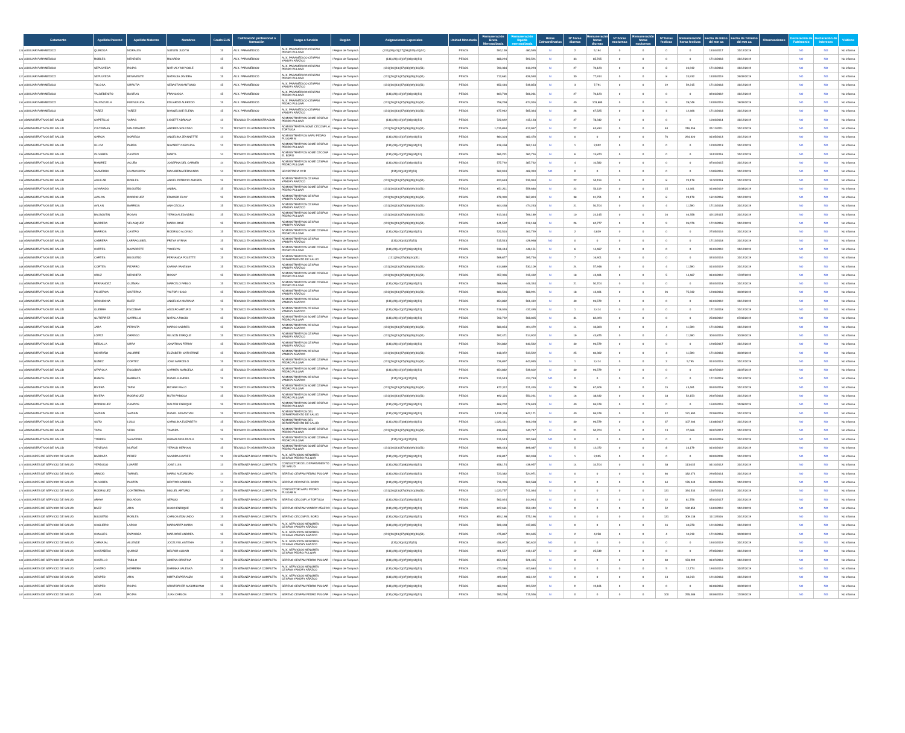| | Estamento | Apellido Paterno | Apellido Materno | Nombres | Grado EUS | Calificación profesional o formación | Cargo o función | Región | Asignaciones Especiales | Unidad Monetaria | Remuneración Bruta Mensualizada | Remuneración líquida mensualizada | Horas Extraordinarias | Nº horas diurnas | Remuneración horas diurnas | Nº horas nocturnas | Remuneración horas nocturnas | Nº horas festivas | Remuneración horas festivas | Fecha de Inicio dd mm aa | Fecha de Término dd mm aa | Observaciones | Declaración de Patrimonio | Declaración de Intereses | Viáticos |
| --- | --- | --- | --- | --- | --- | --- | --- | --- | --- | --- | --- | --- | --- | --- | --- | --- | --- | --- | --- | --- | --- | --- | --- | --- | --- |
| 124 | AUXILIAR PARAMEDICO | QUIROGA | MORALES | SUELEN JUDITH | 15 | AUX. PARAMÉDICO | AUX. PARAMÉDICO CESFAM PEDRO PULGAR | I Región de Tarapacá | (131)(26)(43)(37)(08)(105)(44)(51) | PESOS | 593,159 | 480,595 | SI | 2 | 5,194 | 0 | 0 | 0 | 0 | 13/04/2017 | 31/12/2019 | | NO | NO | No informa |
| 125 | AUXILIAR PARAMEDICO | ROBLES | MENESES | RICARDO | 15 | AUX. PARAMÉDICO | AUX. PARAMÉDICO CESFAM YANDRY AÑAZCO | I Región de Tarapacá | (131)(26)(43)(37)(08)(44)(51) | PESOS | 688,294 | 592,591 | SI | 33 | 85,705 | 0 | 0 | 0 | 0 | 17/12/2018 | 31/12/2019 | | NO | NO | No informa |
| 126 | AUXILIAR PARAMEDICO | SEPULVEDA | ROJAS | NATHALY NHYCOLE | 15 | AUX. PARAMÉDICO | AUX. PARAMÉDICO CESFAM PEDRO PULGAR | I Región de Tarapacá | (131)(26)(43)(37)(08)(09)(44)(51) | PESOS | 700,384 | 610,293 | SI | 27 | 70,123 | 0 | 0 | 8 | 24,932 | 17/12/2018 | 31/12/2019 | | NO | NO | No informa |
| 127 | AUXILIAR PARAMEDICO | SEPULVEDA | BENAVENTE | NATASJIA JAVIERA | 15 | AUX. PARAMÉDICO | AUX. PARAMÉDICO CESFAM PEDRO PULGAR | I Región de Tarapacá | (131)(26)(43)(37)(08)(09)(44)(51) | PESOS | 712,681 | 626,590 | SI | 30 | 77,914 | 0 | 0 | 8 | 24,932 | 13/05/2019 | 26/09/2019 | | NO | NO | No informa |
| 128 | AUXILIAR PARAMEDICO | TOLOSA | URRUTIA | SEBASTIAN ANTONIO | 15 | AUX. PARAMÉDICO | AUX. PARAMÉDICO CESFAM YANDRY AÑAZCO | I Región de Tarapacá | (131)(26)(43)(37)(08)(09)(44)(51) | PESOS | 652,446 | 549,853 | SI | 3 | 7,791 | 0 | 0 | 19 | 59,215 | 17/12/2018 | 31/12/2019 | | NO | NO | No informa |
| 129 | AUXILIAR PARAMEDICO | VALDEBENITO | BASTIAS | FRANCISCA | 15 | AUX. PARAMÉDICO | AUX. PARAMÉDICO CESFAM PEDRO PULGAR | I Región de Tarapacá | (131)(26)(43)(37)(08)(44)(51) | PESOS | 663,700 | 566,281 | SI | 27 | 70,123 | 0 | 0 | 0 | 0 | 02/01/2019 | 31/12/2019 | | NO | NO | No informa |
| 130 | AUXILIAR PARAMEDICO | VALENZUELA | FUENZALIDA | EDUARDO ALFREDO | 15 | AUX. PARAMÉDICO | AUX. PARAMÉDICO CESFAM PEDRO PULGAR | I Región de Tarapacá | (131)(26)(43)(37)(08)(09)(44)(51) | PESOS | 758,258 | 674,016 | SI | 40 | 103,885 | 0 | 0 | 9 | 28,049 | 13/05/2019 | 19/09/2019 | | NO | NO | No informa |
| 131 | AUXILIAR PARAMEDICO | YAÑEZ | YAÑEZ | DANGELINIE ELENA | 15 | AUX. PARAMÉDICO | AUX. PARAMÉDICO CESFAM YANDRY AÑAZCO | I Región de Tarapacá | (131)(26)(43)(37)(08)(09)(44)(51) | PESOS | 677,942 | 565,364 | SI | 26 | 67,525 | 0 | 0 | 4 | 12,466 | 17/12/2018 | 31/12/2019 | | NO | NO | No informa |
| 132 | ADMINISTRATIVOS DE SALUD | CAPETILLO | VARAS | LISSETT ADRIANA | 13 | TECNICO EN ADMINISTRACION | ADMINISTRATIVOS SOME CESFAM PEDRO PULGAR | I Región de Tarapacá | (131)(26)(43)(37)(08)(44)(51) | PESOS | 722,692 | 415,133 | SI | 27 | 78,342 | 0 | 0 | 0 | 0 | 10/03/2014 | 31/12/2019 | | NO | NO | No informa |
| 133 | ADMINISTRATIVOS DE SALUD | CISTERNAS | MALDONADO | ANDREA SOLEDAD | 13 | TECNICO EN ADMINISTRACION | ADMINISTRATIVA SOME CECOSF LA TORTUGA | I Región de Tarapacá | (131)(26)(43)(37)(08)(09)(44)(51) | PESOS | 1,015,894 | 612,967 | SI | 22 | 63,834 | 0 | 0 | 63 | 219,356 | 01/11/2011 | 31/12/2019 | | NO | NO | No informa |
| 134 | ADMINISTRATIVOS DE SALUD | GARCIA | NORIEGA | ANGELINA JEANNETTE | 13 | TECNICO EN ADMINISTRACION | ADMINISTRATIVOS SAPU PEDRO PULGAR M | I Región de Tarapacá | (131)(26)(43)(37)(09)(44)(51) | PESOS | 984,303 | 482,470 | SI | 0 | 0 | 0 | 0 | 76 | 264,620 | 01/05/2013 | 31/12/2019 | | NO | NO | No informa |
| 135 | ADMINISTRATIVOS DE SALUD | ULLOA | PARRA | NAYARET CAROLINA | 13 | TECNICO EN ADMINISTRACION | ADMINISTRATIVOS SOME CESFAM PEDRO PULGAR | I Región de Tarapacá | (131)(26)(43)(37)(08)(44)(51) | PESOS | 619,458 | 362,164 | SI | 1 | 2,902 | 0 | 0 | 0 | 0 | 12/02/2013 | 31/12/2019 | | NO | NO | No informa |
| 136 | ADMINISTRATIVOS DE SALUD | OLIVARES | CASTRO | MARTA | 14 | TECNICO EN ADMINISTRACION | ADMINISTRATIVOS SOME CECOSF EL BORO | I Región de Tarapacá | (131)(26)(43)(37)(08)(44)(51) | PESOS | 585,221 | 360,716 | SI | 6 | 15,873 | 0 | 0 | 0 | 0 | 11/01/2016 | 31/12/2019 | | NO | NO | No informa |
| 137 | ADMINISTRATIVOS DE SALUD | RAMIREZ | ACUÑA | JOSEFINA DEL CARMEN | 14 | TECNICO EN ADMINISTRACION | ADMINISTRATIVOS SOME CESFAM PEDRO PULGAR | I Región de Tarapacá | (131)(26)(43)(37)(08)(44)(51) | PESOS | 577,792 | 387,732 | SI | 4 | 10,582 | 0 | 0 | 0 | 0 | 07/04/2015 | 31/12/2019 | | NO | NO | No informa |
| 138 | ADMINISTRATIVOS DE SALUD | SAAVEDRA | HUANCHICAY | MACARENA FERNANDA | 14 | TECNICO EN ADMINISTRACION | SECRETARIA CCR | I Región de Tarapacá | (131)(26)(43)(37)(51) | PESOS | 562,934 | 469,310 | NO | 0 | 0 | 0 | 0 | 0 | 0 | 10/05/2016 | 31/12/2019 | | NO | NO | No informa |
| 139 | ADMINISTRATIVOS DE SALUD | AGUILAR | ROBLES | ANGEL PATRICIO ANDRES | 15 | TECNICO EN ADMINISTRACION | ADMINISTRATIVOS CESFAM YANDRY AÑAZCO | I Región de Tarapacá | (131)(26)(43)(37)(08)(09)(44)(51) | PESOS | 623,663 | 535,094 | SI | 22 | 53,119 | 0 | 0 | 8 | 23,179 | 11/10/2018 | 31/12/2019 | | NO | NO | No informa |
| 140 | ADMINISTRATIVOS DE SALUD | ALVARADO | BUGUEÑO | ANIBAL | 15 | TECNICO EN ADMINISTRACION | ADMINISTRATIVOS SOME CESFAM PEDRO PULGAR | I Región de Tarapacá | (131)(26)(43)(37)(08)(09)(44)(51) | PESOS | 651,211 | 559,680 | SI | 22 | 53,119 | 0 | 0 | 15 | 43,461 | 01/06/2019 | 31/08/2019 | | NO | NO | No informa |
| 141 | ADMINISTRATIVOS DE SALUD | AVALOS | RODRIGUEZ | EDWARD ELOY | 15 | TECNICO EN ADMINISTRACION | ADMINISTRATIVOS CESFAM YANDRY AÑAZCO | I Región de Tarapacá | (131)(26)(43)(37)(08)(09)(44)(51) | PESOS | 679,399 | 587,824 | SI | 38 | 91,751 | 0 | 0 | 8 | 23,179 | 18/12/2018 | 31/12/2019 | | NO | NO | No informa |
| 142 | ADMINISTRATIVOS DE SALUD | AVILAN | BARRIOS | ANA CECILIA | 15 | TECNICO EN ADMINISTRACION | ADMINISTRATIVOS CESFAM YANDRY AÑAZCO | I Región de Tarapacá | (131)(26)(43)(37)(08)(09)(44)(51) | PESOS | 604,438 | 474,233 | SI | 21 | 50,704 | 0 | 0 | 4 | 11,590 | 17/12/2018 | 31/12/2019 | | NO | NO | No informa |
| 143 | ADMINISTRATIVOS DE SALUD | BALBONTIN | ROSAS | YERKO ALEJANDRO | 15 | TECNICO EN ADMINISTRACION | ADMINISTRATIVOS SOME CESFAM PEDRO PULGAR | I Región de Tarapacá | (131)(26)(43)(37)(08)(09)(44)(51) | PESOS | 913,344 | 766,189 | SI | 10 | 24,145 | 0 | 0 | 16 | 46,358 | 02/11/2015 | 31/12/2019 | | NO | NO | No informa |
| 144 | ADMINISTRATIVOS DE SALUD | BARRERA | VELASQUEZ | MARIA JOSE | 15 | TECNICO EN ADMINISTRACION | ADMINISTRATIVOS CESFAM YANDRY AÑAZCO | I Región de Tarapacá | (131)(26)(43)(37)(08)(09)(44)(51) | PESOS | 641,532 | 519,168 | SI | 26 | 62,777 | 0 | 0 | 9 | 26,076 | 17/12/2018 | 31/12/2019 | | NO | NO | No informa |
| 145 | ADMINISTRATIVOS DE SALUD | BARRIOS | CASTRO | RODRIGO ALONSO | 15 | TECNICO EN ADMINISTRACION | ADMINISTRATIVOS SOME CESFAM PEDRO PULGAR | I Región de Tarapacá | (131)(26)(43)(37)(08)(44)(51) | PESOS | 522,510 | 362,729 | SI | 2 | 4,829 | 0 | 0 | 0 | 0 | 27/05/2016 | 31/12/2019 | | NO | NO | No informa |
| 146 | ADMINISTRATIVOS DE SALUD | CABRERA | LARRAGUIBEL | FREYA MYRNA | 15 | TECNICO EN ADMINISTRACION | ADMINISTRATIVOS CESFAM YANDRY AÑAZCO | I Región de Tarapacá | (131)(26)(43)(37)(51) | PESOS | 515,543 | 429,968 | NO | 0 | 0 | 0 | 0 | 0 | 0 | 17/12/2018 | 31/12/2019 | | NO | NO | No informa |
| 147 | ADMINISTRATIVOS DE SALUD | CARTES | NAVARRETE | YOCELYN | 15 | TECNICO EN ADMINISTRACION | ADMINISTRATIVOS SOME CESFAM PEDRO PULGAR | I Región de Tarapacá | (131)(26)(43)(37)(08)(44)(51) | PESOS | 536,444 | 446,151 | SI | 6 | 14,487 | 0 | 0 | 0 | 0 | 01/01/2019 | 31/12/2019 | | NO | NO | No informa |
| 148 | ADMINISTRATIVOS DE SALUD | CARTES | BUGUEÑO | FERNANDA POLETTE | 15 | TECNICO EN ADMINISTRACION | ADMINISTRATIVOS DEL DEPARTAMENTO DE SALUD | I Región de Tarapacá | (131)(26)(37)(08)(44)(51) | PESOS | 569,877 | 395,746 | SI | 7 | 16,901 | 0 | 0 | 0 | 0 | 02/02/2016 | 31/12/2019 | | NO | NO | No informa |
| 149 | ADMINISTRATIVOS DE SALUD | CORTES | PIZARRO | KARINA VANESSA | 15 | TECNICO EN ADMINISTRACION | ADMINISTRATIVOS CESFAM YANDRY AÑAZCO | I Región de Tarapacá | (131)(26)(43)(37)(08)(09)(44)(51) | PESOS | 614,889 | 530,109 | SI | 24 | 57,948 | 0 | 0 | 4 | 11,590 | 01/03/2019 | 31/12/2019 | | NO | NO | No informa |
| 150 | ADMINISTRATIVOS DE SALUD | CRUZ | MENDIETA | ROSSY | 15 | TECNICO EN ADMINISTRACION | ADMINISTRATIVOS SOME CESFAM PEDRO PULGAR | I Región de Tarapacá | (131)(26)(43)(37)(08)(09)(44)(51) | PESOS | 357,336 | 315,432 | SI | 18 | 43,461 | 0 | 0 | 5 | 14,487 | 01/01/2019 | 17/07/2019 | | NO | NO | No informa |
| 151 | ADMINISTRATIVOS DE SALUD | FERNANDEZ | GUZMAN | MARCELO PABLO | 15 | TECNICO EN ADMINISTRACION | ADMINISTRATIVOS SOME CESFAM PEDRO PULGAR | I Región de Tarapacá | (131)(26)(43)(37)(08)(44)(51) | PESOS | 588,696 | 446,334 | SI | 21 | 50,704 | 0 | 0 | 0 | 0 | 05/03/2018 | 31/12/2019 | | NO | NO | No informa |
| 152 | ADMINISTRATIVOS DE SALUD | FIGUEROA | CISTERNA | VICTOR HUGO | 15 | TECNICO EN ADMINISTRACION | ADMINISTRATIVOS CESFAM YANDRY AÑAZCO | I Región de Tarapacá | (131)(26)(43)(37)(08)(09)(44)(51) | PESOS | 680,566 | 588,991 | SI | 18 | 43,461 | 0 | 0 | 26 | 75,332 | 12/06/2018 | 30/09/2019 | | NO | NO | No informa |
| 153 | ADMINISTRATIVOS DE SALUD | GRONDONA | BAEZ | ANGELICA MARIANA | 15 | TECNICO EN ADMINISTRACION | ADMINISTRATIVOS CESFAM YANDRY AÑAZCO | I Región de Tarapacá | (131)(26)(43)(37)(08)(44)(51) | PESOS | 654,882 | 561,419 | SI | 40 | 96,579 | 0 | 0 | 0 | 0 | 01/01/2019 | 31/12/2019 | | NO | NO | No informa |
| 154 | ADMINISTRATIVOS DE SALUD | GUERRA | ESCOBAR | ADOLFO ARTURO | 15 | TECNICO EN ADMINISTRACION | ADMINISTRATIVOS CESFAM YANDRY AÑAZCO | I Región de Tarapacá | (131)(26)(43)(37)(08)(44)(51) | PESOS | 519,026 | 437,495 | SI | 1 | 2,414 | 0 | 0 | 0 | 0 | 17/12/2018 | 31/12/2019 | | NO | NO | No informa |
| 155 | ADMINISTRATIVOS DE SALUD | GUTIERREZ | CARRILLO | NATALIA ROCIO | 15 | TECNICO EN ADMINISTRACION | ADMINISTRATIVOS SOME CESFAM PEDRO PULGAR | I Región de Tarapacá | (131)(26)(43)(37)(08)(44)(51) | PESOS | 702,722 | 568,005 | SI | 34 | 82,093 | 0 | 0 | 0 | 0 | 25/06/2019 | 07/08/2019 | | NO | NO | No informa |
| 156 | ADMINISTRATIVOS DE SALUD | JARA | PERALTA | MARCO ANDRES | 15 | TECNICO EN ADMINISTRACION | ADMINISTRATIVOS CESFAM YANDRY AÑAZCO | I Región de Tarapacá | (131)(26)(43)(37)(08)(09)(44)(51) | PESOS | 580,054 | 494,479 | SI | 14 | 33,803 | 0 | 0 | 4 | 11,590 | 17/12/2018 | 31/12/2019 | | NO | NO | No informa |
| 157 | ADMINISTRATIVOS DE SALUD | LOPEZ | ORREGO | WILSON ENRIQUE | 15 | TECNICO EN ADMINISTRACION | ADMINISTRATIVOS CESFAM YANDRY AÑAZCO | I Región de Tarapacá | (131)(26)(43)(37)(08)(09)(44)(51) | PESOS | 597,471 | 514,902 | SI | 19 | 45,875 | 0 | 0 | 4 | 11,590 | 30/04/2019 | 30/09/2019 | | NO | NO | No informa |
| 158 | ADMINISTRATIVOS DE SALUD | MEDALLA | URRA | JONATHAN FERMY | 15 | TECNICO EN ADMINISTRACION | ADMINISTRATIVOS CESFAM YANDRY AÑAZCO | I Región de Tarapacá | (131)(26)(43)(37)(08)(44)(51) | PESOS | 764,882 | 640,562 | SI | 40 | 96,579 | 0 | 0 | 0 | 0 | 19/05/2017 | 31/12/2019 | | NO | NO | No informa |
| 159 | ADMINISTRATIVOS DE SALUD | MONTAÑO | AGUIRRE | ELIZABETH CATHERINE | 15 | TECNICO EN ADMINISTRACION | ADMINISTRATIVOS CESFAM YANDRY AÑAZCO | I Región de Tarapacá | (131)(26)(43)(37)(08)(09)(44)(51) | PESOS | 618,372 | 533,592 | SI | 25 | 60,362 | 0 | 0 | 4 | 11,590 | 17/12/2018 | 30/09/2019 | | NO | NO | No informa |
| 160 | ADMINISTRATIVOS DE SALUD | NUÑEZ | CORTEZ | JOSE MARCELO | 15 | TECNICO EN ADMINISTRACION | ADMINISTRATIVOS SOME CESFAM PEDRO PULGAR | I Región de Tarapacá | (131)(26)(43)(37)(08)(09)(44)(51) | PESOS | 726,897 | 643,935 | SI | 1 | 2,414 | 0 | 0 | 2 | 5,795 | 01/01/2019 | 31/12/2019 | | NO | NO | No informa |
| 161 | ADMINISTRATIVOS DE SALUD | OTAROLA | ESCOBAR | CARMEN MARCELA | 15 | TECNICO EN ADMINISTRACION | ADMINISTRATIVOS SOME CESFAM PEDRO PULGAR | I Región de Tarapacá | (131)(26)(43)(37)(08)(44)(51) | PESOS | 654,882 | 539,602 | SI | 40 | 96,579 | 0 | 0 | 0 | 0 | 01/07/2019 | 31/07/2019 | | NO | NO | No informa |
| 162 | ADMINISTRATIVOS DE SALUD | RAMOS | BARRAZA | DANIELA ANDRA | 15 | TECNICO EN ADMINISTRACION | ADMINISTRATIVOS CESFAM YANDRY AÑAZCO | I Región de Tarapacá | (131)(26)(43)(37)(51) | PESOS | 515,543 | 424,763 | NO | 0 | 0 | 0 | 0 | 0 | 0 | 17/12/2018 | 31/12/2019 | | NO | NO | No informa |
| 163 | ADMINISTRATIVOS DE SALUD | RIVERA | TAPIA | RICHAR FIALO | 15 | TECNICO EN ADMINISTRACION | ADMINISTRATIVOS SOME CESFAM PEDRO PULGAR | I Región de Tarapacá | (131)(26)(43)(37)(08)(09)(44)(51) | PESOS | 672,112 | 521,455 | SI | 28 | 67,606 | 0 | 0 | 15 | 43,461 | 05/03/2018 | 31/12/2019 | | NO | NO | No informa |
| 164 | ADMINISTRATIVOS DE SALUD | RIVERA | RODRIGUEZ | RUTH FABIOLA | 15 | TECNICO EN ADMINISTRACION | ADMINISTRATIVOS SOME CESFAM PEDRO PULGAR | I Región de Tarapacá | (131)(26)(43)(37)(08)(09)(44)(51) | PESOS | 692,116 | 550,231 | SI | 16 | 38,632 | 0 | 0 | 18 | 52,153 | 26/07/2018 | 31/12/2019 | | NO | NO | No informa |
| 165 | ADMINISTRATIVOS DE SALUD | RODRIGUEZ | CAMPOS | WALTER ENRIQUE | 15 | TECNICO EN ADMINISTRACION | ADMINISTRATIVOS SOME CESFAM PEDRO PULGAR | I Región de Tarapacá | (131)(26)(43)(37)(08)(44)(51) | PESOS | 668,202 | 579,633 | SI | 40 | 96,579 | 0 | 0 | 0 | 0 | 15/02/2019 | 31/08/2019 | | NO | NO | No informa |
| 166 | ADMINISTRATIVOS DE SALUD | SAPIAIN | SAPIAIN | DANIEL SEBASTIAN | 15 | TECNICO EN ADMINISTRACION | ADMINISTRATIVOS DEL DEPARTAMENTO DE SALUD | I Región de Tarapacá | (131)(26)(37)(08)(09)(44)(51) | PESOS | 1,035,118 | 942,171 | SI | 40 | 96,579 | 0 | 0 | 42 | 121,690 | 22/06/2018 | 31/12/2019 | | NO | NO | No informa |
| 167 | ADMINISTRATIVOS DE SALUD | SOTO | LUCO | CAROLINA ELIZABETH | 15 | TECNICO EN ADMINISTRACION | ADMINISTRATIVOS DEL DEPARTAMENTO DE SALUD | I Región de Tarapacá | (131)(26)(37)(08)(09)(44)(51) | PESOS | 1,020,441 | 906,228 | SI | 40 | 96,579 | 0 | 0 | 37 | 107,203 | 14/08/2017 | 31/12/2019 | | NO | NO | No informa |
| 168 | ADMINISTRATIVOS DE SALUD | TAPIA | VERA | TAMARA | 15 | TECNICO EN ADMINISTRACION | ADMINISTRATIVOS SOME CESFAM PEDRO PULGAR | I Región de Tarapacá | (131)(26)(43)(37)(08)(09)(44)(51) | PESOS | 639,856 | 340,747 | SI | 21 | 50,704 | 0 | 0 | 13 | 37,666 | 03/07/2017 | 31/12/2019 | | NO | NO | No informa |
| 169 | ADMINISTRATIVOS DE SALUD | TORRES | SAAVEDRA | GRIMALDINA PAOLA | 15 | TECNICO EN ADMINISTRACION | ADMINISTRATIVOS SOME CESFAM PEDRO PULGAR | I Región de Tarapacá | (131)(26)(43)(37)(51) | PESOS | 515,543 | 300,584 | NO | 0 | 0 | 0 | 0 | 0 | 0 | 01/01/2018 | 31/12/2019 | | NO | NO | No informa |
| 170 | ADMINISTRATIVOS DE SALUD | VENEGAS | MUÑOZ | YERALD HERNAN | 15 | TECNICO EN ADMINISTRACION | ADMINISTRATIVOS SOME CESFAM PEDRO PULGAR | I Región de Tarapacá | (131)(26)(43)(37)(08)(09)(44)(51) | PESOS | 986,443 | 898,087 | SI | 5 | 12,072 | 0 | 0 | 8 | 23,179 | 01/03/2019 | 31/12/2019 | | NO | NO | No informa |
| 171 | AUXILIARES DE SERVICIO DE SALUD | BARRAZA | PEREZ | SANDRA HAYDEE | 11 | ENSEÑANZA BASICA COMPLETA | AUX. SERVICIOS MENORES CESFAM PEDRO PULGAR | I Región de Tarapacá | (131)(26)(43)(37)(08)(44)(51) | PESOS | 619,847 | 283,938 | SI | 1 | 2,905 | 0 | 0 | 0 | 0 | 03/03/2009 | 31/12/2019 | | NO | NO | No informa |
| 172 | AUXILIARES DE SERVICIO DE SALUD | VERDUGO | LUARTE | JOSE LUIS | 13 | ENSEÑANZA BASICA COMPLETA | CONDUCTOR DEL DEPARTAMENTO DE SALUD | I Región de Tarapacá | (131)(26)(37)(08)(09)(44)(51) | PESOS | 658,174 | 439,957 | SI | 14 | 34,704 | 0 | 0 | 38 | 113,035 | 04/10/2012 | 31/12/2019 | | NO | NO | No informa |
| 173 | AUXILIARES DE SERVICIO DE SALUD | ARMIJO | TORNEL | MARIO ALEJANDRO | 14 | ENSEÑANZA BASICA COMPLETA | SERENO CESFAM PEDRO PULGAR | I Región de Tarapacá | (131)(26)(43)(37)(09)(44)(51) | PESOS | 723,382 | 524,971 | SI | 0 | 0 | 0 | 0 | 66 | 182,473 | 29/05/2014 | 31/12/2019 | | NO | NO | No informa |
| 174 | AUXILIARES DE SERVICIO DE SALUD | OLIVARES | PASTEN | HECTOR GABRIEL | 14 | ENSEÑANZA BASICA COMPLETA | SERENO CECOSF EL BORO | I Región de Tarapacá | (131)(26)(43)(37)(09)(44)(51) | PESOS | 716,396 | 562,588 | SI | 0 | 0 | 0 | 0 | 64 | 176,943 | 05/02/2016 | 31/12/2019 | | NO | NO | No informa |
| 175 | AUXILIARES DE SERVICIO DE SALUD | RODRIGUEZ | CONTRERAS | MIGUEL ARTURO | 14 | ENSEÑANZA BASICA COMPLETA | CONDUCTOR SAPU PEDRO PULGAR M | I Región de Tarapacá | (131)(26)(43)(37)(09)(44)(46)(51) | PESOS | 1,023,757 | 741,064 | SI | 0 | 0 | 0 | 0 | 121 | 334,533 | 15/07/2014 | 31/12/2019 | | NO | NO | No informa |
| 176 | AUXILIARES DE SERVICIO DE SALUD | ARAYA | BOLADOS | SERGIO | 15 | ENSEÑANZA BASICA COMPLETA | SERENO CECOSF LA TORTUGA | I Región de Tarapacá | (131)(26)(43)(37)(09)(44)(51) | PESOS | 562,024 | 144,944 | SI | 0 | 0 | 0 | 0 | 32 | 81,756 | 05/01/2017 | 31/12/2019 | | NO | NO | No informa |
| 177 | AUXILIARES DE SERVICIO DE SALUD | BAEZ | ARIS | HUGO ENRIQUE | 15 | ENSEÑANZA BASICA COMPLETA | SERENO CESFAM YANDRY AÑAZCO | I Región de Tarapacá | (131)(26)(43)(37)(09)(44)(51) | PESOS | 627,681 | 552,449 | SI | 0 | 0 | 0 | 0 | 52 | 132,853 | 16/01/2019 | 31/12/2019 | | NO | NO | No informa |
| 178 | AUXILIARES DE SERVICIO DE SALUD | BUGUEÑO | ROBLES | CARLOS EDMUNDO | 15 | ENSEÑANZA BASICA COMPLETA | SERENO CECOSF EL BORO | I Región de Tarapacá | (131)(26)(43)(37)(09)(44)(51) | PESOS | 854,198 | 575,196 | SI | 0 | 0 | 0 | 0 | 121 | 309,138 | 11/11/2016 | 31/12/2019 | | NO | NO | No informa |
| 179 | AUXILIARES DE SERVICIO DE SALUD | CAGLIERO | LARCO | MARGARITA MARIA | 15 | ENSEÑANZA BASICA COMPLETA | AUX. SERVICIOS MENORES CESFAM YANDRY AÑAZCO | I Región de Tarapacá | (131)(26)(43)(37)(09)(44)(51) | PESOS | 509,498 | 437,835 | SI | 0 | 0 | 0 | 0 | 16 | 40,878 | 19/12/2018 | 31/12/2019 | | NO | NO | No informa |
| 180 | AUXILIARES DE SERVICIO DE SALUD | CANALES | ESPINOZA | MARJORIE ANDREA | 15 | ENSEÑANZA BASICA COMPLETA | AUX. SERVICIOS MENORES CESFAM YANDRY AÑAZCO | I Región de Tarapacá | (131)(26)(43)(37)(08)(09)(44)(51) | PESOS | 475,867 | 394,635 | SI | 2 | 4,258 | 0 | 0 | 4 | 10,219 | 17/12/2018 | 30/09/2019 | | NO | NO | No informa |
| 181 | AUXILIARES DE SERVICIO DE SALUD | CARVAJAL | ALLENDE | JOCELYN LASTENIA | 15 | ENSEÑANZA BASICA COMPLETA | AUX. SERVICIOS MENORES CESFAM YANDRY AÑAZCO | I Región de Tarapacá | (131)(26)(43)(37)(51) | PESOS | 456,972 | 380,602 | NO | 0 | 0 | 0 | 0 | 0 | 0 | 16/01/2019 | 31/12/2019 | | NO | NO | No informa |
| 182 | AUXILIARES DE SERVICIO DE SALUD | CASTAÑEDA | QUIROZ | DELFOR ALDAIR | 15 | ENSEÑANZA BASICA COMPLETA | AUX. SERVICIOS MENORES CESFAM PEDRO PULGAR | I Región de Tarapacá | (131)(26)(43)(37)(08)(44)(51) | PESOS | 491,557 | 419,187 | SI | 12 | 25,549 | 0 | 0 | 0 | 0 | 27/05/2019 | 31/12/2019 | | NO | NO | No informa |
| 183 | AUXILIARES DE SERVICIO DE SALUD | CASTILLO | TABILO | XIMENA CRISTINA | 15 | ENSEÑANZA BASICA COMPLETA | SERENO CESFAM PEDRO PULGAR | I Región de Tarapacá | (131)(26)(43)(37)(09)(44)(51) | PESOS | 653,944 | 521,415 | SI | 0 | 0 | 0 | 0 | 60 | 153,292 | 01/07/2016 | 31/12/2019 | | NO | NO | No informa |
| 184 | AUXILIARES DE SERVICIO DE SALUD | CASTRO | HERRERA | DARINKA VALESKA | 15 | ENSEÑANZA BASICA COMPLETA | AUX. SERVICIOS MENORES CESFAM YANDRY AÑAZCO | I Región de Tarapacá | (131)(26)(43)(37)(09)(44)(51) | PESOS | 473,386 | 403,684 | SI | 0 | 0 | 0 | 0 | 5 | 12,774 | 19/02/2019 | 31/07/2019 | | NO | NO | No informa |
| 185 | AUXILIARES DE SERVICIO DE SALUD | CESPED | ARIS | MIRTA ESPERANZA | 15 | ENSEÑANZA BASICA COMPLETA | AUX. SERVICIOS MENORES CESFAM YANDRY AÑAZCO | I Región de Tarapacá | (131)(26)(43)(37)(09)(44)(51) | PESOS | 499,649 | 462,192 | SI | 0 | 0 | 0 | 0 | 13 | 33,213 | 19/12/2018 | 31/12/2019 | | NO | NO | No informa |
| 186 | AUXILIARES DE SERVICIO DE SALUD | CESPED | ROJAS | CRISTOPHER MAXIMILIANO | 15 | ENSEÑANZA BASICA COMPLETA | SERENO CESFAM PEDRO PULGAR | I Región de Tarapacá | (131)(26)(43)(37)(08)(44)(51) | PESOS | 482,910 | 393,592 | SI | 9 | 19,161 | 0 | 0 | 0 | 0 | 01/06/2018 | 30/09/2019 | | NO | NO | No informa |
| 187 | AUXILIARES DE SERVICIO DE SALUD | CHEL | ROJAS | JUAN CARLOS | 15 | ENSEÑANZA BASICA COMPLETA | SERENO CESFAM PEDRO PULGAR | I Región de Tarapacá | (131)(26)(43)(37)(09)(44)(51) | PESOS | 785,258 | 715,556 | SI | 0 | 0 | 0 | 0 | 100 | 255,486 | 03/06/2019 | 17/09/2019 | | NO | NO | No informa |